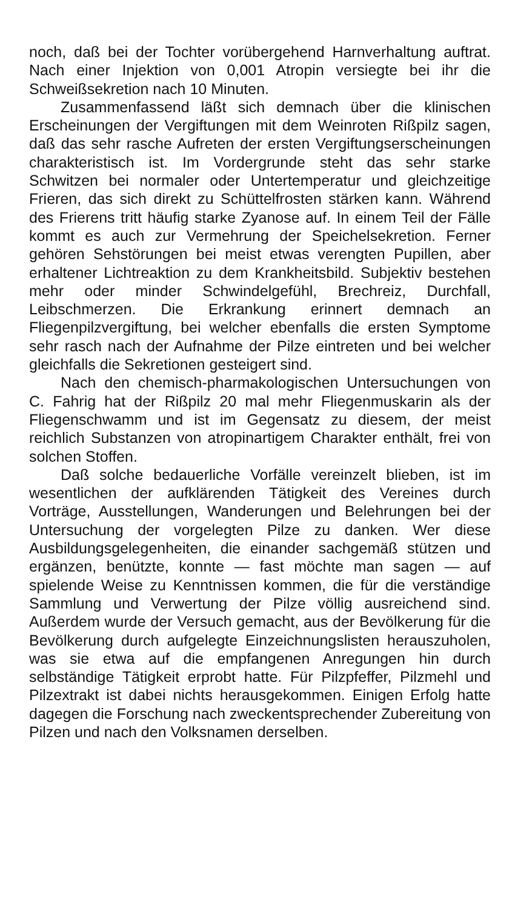noch, daß bei der Tochter vorübergehend Harnverhaltung auftrat. Nach einer Injektion von 0,001 Atropin versiegte bei ihr die Schweißsekretion nach 10 Minuten.
Zusammenfassend läßt sich demnach über die klinischen Erscheinungen der Vergiftungen mit dem Weinroten Rißpilz sagen, daß das sehr rasche Aufreten der ersten Vergiftungserscheinungen charakteristisch ist. Im Vordergrunde steht das sehr starke Schwitzen bei normaler oder Untertemperatur und gleichzeitige Frieren, das sich direkt zu Schüttelfrosten stärken kann. Während des Frierens tritt häufig starke Zyanose auf. In einem Teil der Fälle kommt es auch zur Vermehrung der Speichelsekretion. Ferner gehören Sehstörungen bei meist etwas verengten Pupillen, aber erhaltener Lichtreaktion zu dem Krankheitsbild. Subjektiv bestehen mehr oder minder Schwindelgefühl, Brechreiz, Durchfall, Leibschmerzen. Die Erkrankung erinnert demnach an Fliegenpilzvergiftung, bei welcher ebenfalls die ersten Symptome sehr rasch nach der Aufnahme der Pilze eintreten und bei welcher gleichfalls die Sekretionen gesteigert sind.
Nach den chemisch-pharmakologischen Untersuchungen von C. Fahrig hat der Rißpilz 20 mal mehr Fliegenmuskarin als der Fliegenschwamm und ist im Gegensatz zu diesem, der meist reichlich Substanzen von atropinartigem Charakter enthält, frei von solchen Stoffen.
Daß solche bedauerliche Vorfälle vereinzelt blieben, ist im wesentlichen der aufklärenden Tätigkeit des Vereines durch Vorträge, Ausstellungen, Wanderungen und Belehrungen bei der Untersuchung der vorgelegten Pilze zu danken. Wer diese Ausbildungsgelegenheiten, die einander sachgemäß stützen und ergänzen, benützte, konnte — fast möchte man sagen — auf spielende Weise zu Kenntnissen kommen, die für die verständige Sammlung und Verwertung der Pilze völlig ausreichend sind. Außerdem wurde der Versuch gemacht, aus der Bevölkerung für die Bevölkerung durch aufgelegte Einzeichnungslisten herauszuholen, was sie etwa auf die empfangenen Anregungen hin durch selbständige Tätigkeit erprobt hatte. Für Pilzpfeffer, Pilzmehl und Pilzextrakt ist dabei nichts herausgekommen. Einigen Erfolg hatte dagegen die Forschung nach zweckentsprechender Zubereitung von Pilzen und nach den Volksnamen derselben.